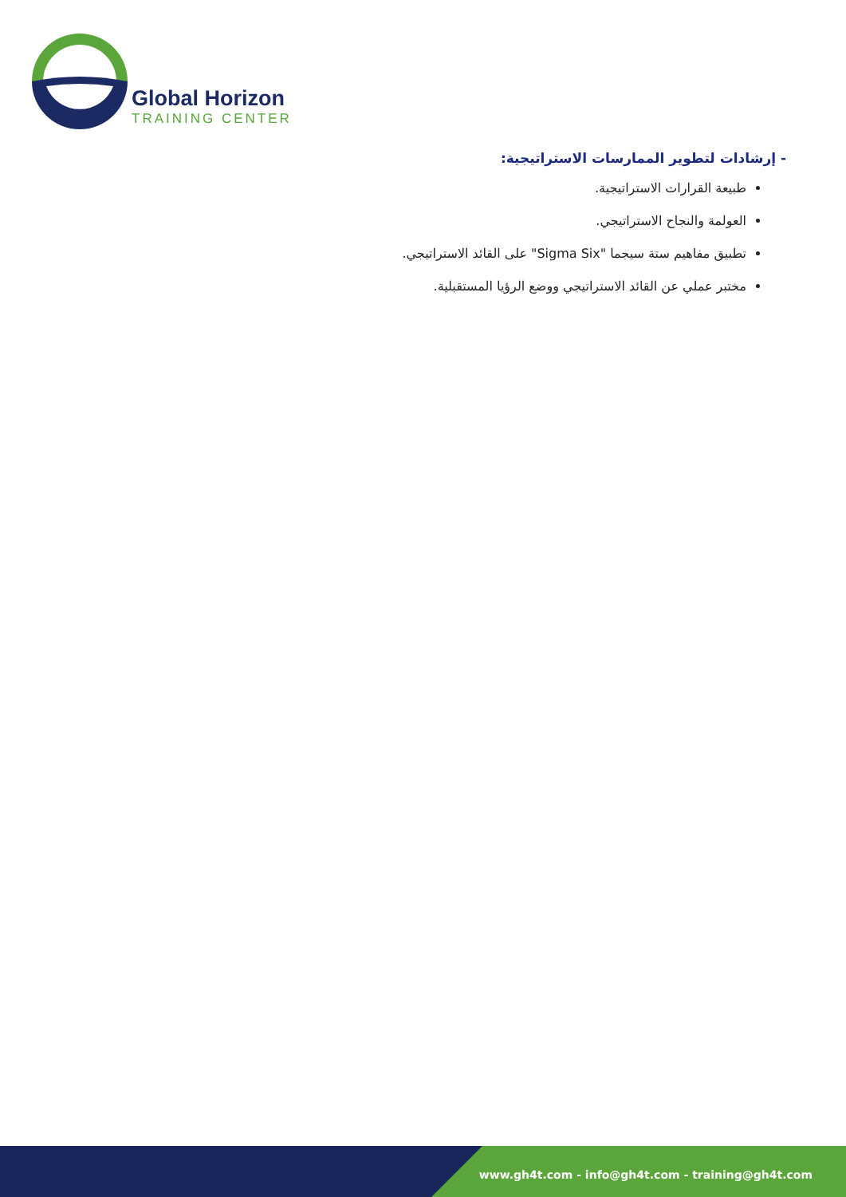Global Horizon
TRAINING CENTER
- إرشادات لتطوير الممارسات الاستراتيجية:
طبيعة القرارات الاستراتيجية.
العولمة والنجاح الاستراتيجي.
تطبيق مفاهيم ستة سيجما "Sigma Six" على القائد الاستراتيجي.
مختبر عملي عن القائد الاستراتيجي ووضع الرؤيا المستقبلية.
www.gh4t.com - info@gh4t.com - training@gh4t.com